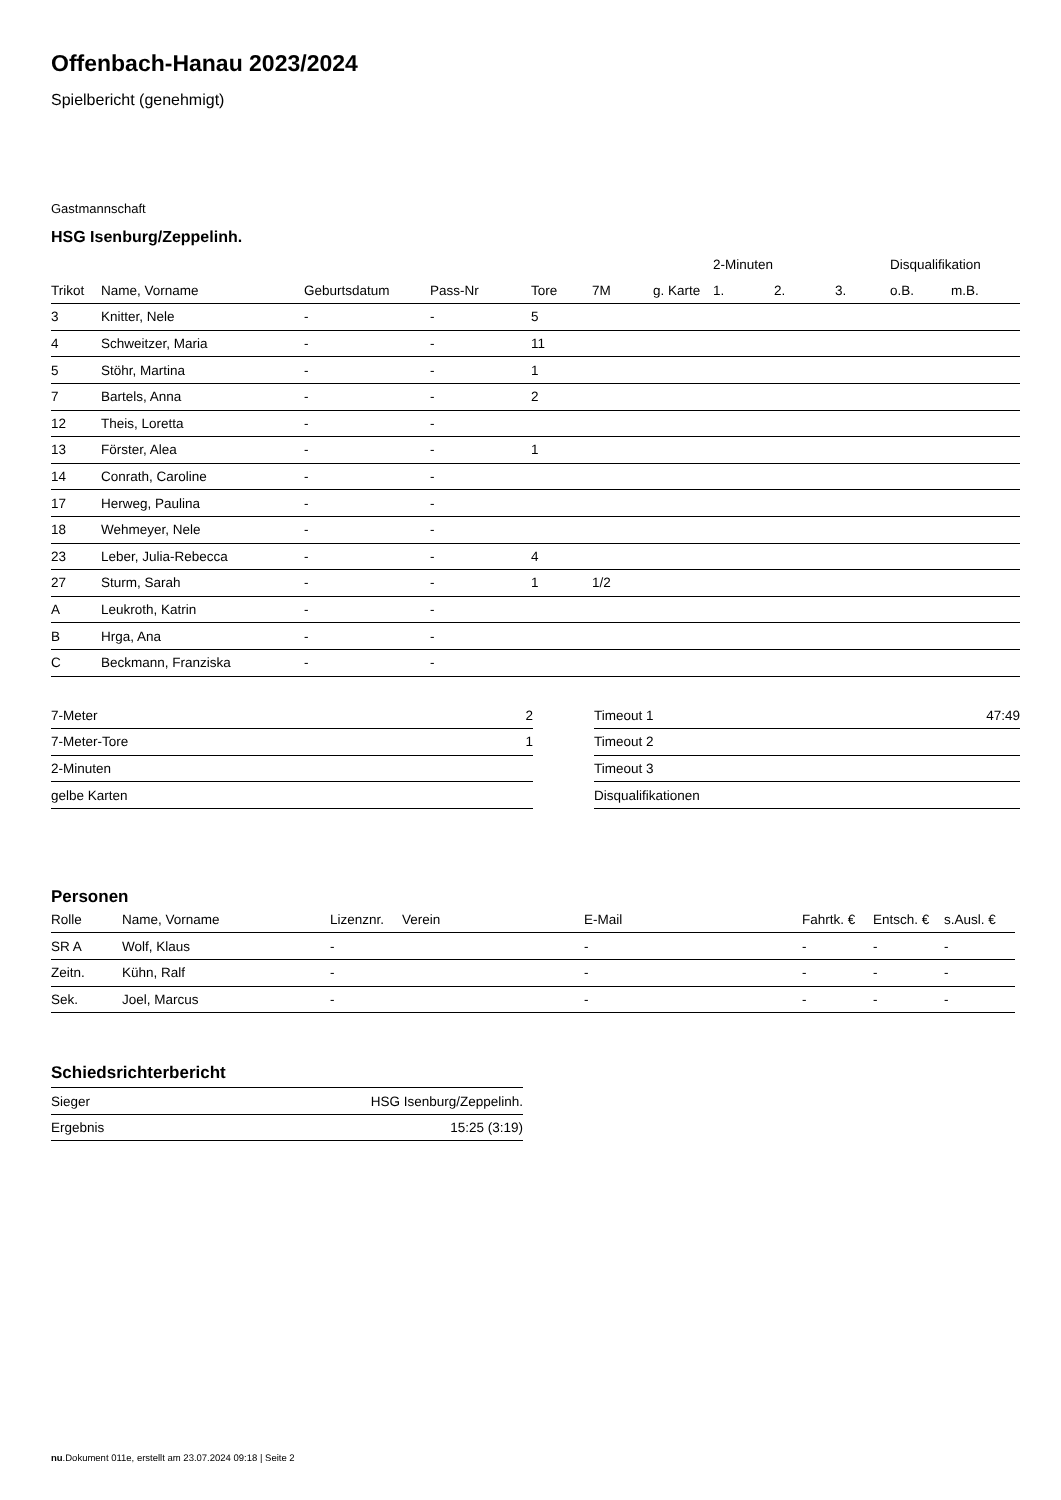Offenbach-Hanau 2023/2024
Spielbericht (genehmigt)
Gastmannschaft
HSG Isenburg/Zeppelinh.
| | | | | | | | 2-Minuten | | | Disqualifikation | |
| --- | --- | --- | --- | --- | --- | --- | --- | --- | --- | --- | --- |
| Trikot | Name, Vorname | Geburtsdatum | Pass-Nr | Tore | 7M | g. Karte | 1. | 2. | 3. | o.B. | m.B. |
| 3 | Knitter, Nele | - | - | 5 | | | | | | | |
| 4 | Schweitzer, Maria | - | - | 11 | | | | | | | |
| 5 | Stöhr, Martina | - | - | 1 | | | | | | | |
| 7 | Bartels, Anna | - | - | 2 | | | | | | | |
| 12 | Theis, Loretta | - | - | | | | | | | | |
| 13 | Förster, Alea | - | - | 1 | | | | | | | |
| 14 | Conrath, Caroline | - | - | | | | | | | | |
| 17 | Herweg, Paulina | - | - | | | | | | | | |
| 18 | Wehmeyer, Nele | - | - | | | | | | | | |
| 23 | Leber, Julia-Rebecca | - | - | 4 | | | | | | | |
| 27 | Sturm, Sarah | - | - | 1 | 1/2 | | | | | | |
| A | Leukroth, Katrin | - | - | | | | | | | | |
| B | Hrga, Ana | - | - | | | | | | | | |
| C | Beckmann, Franziska | - | - | | | | | | | | |
| 7-Meter | 2 |
| 7-Meter-Tore | 1 |
| 2-Minuten | |
| gelbe Karten | |
| Timeout 1 | 47:49 |
| Timeout 2 | |
| Timeout 3 | |
| Disqualifikationen | |
Personen
| Rolle | Name, Vorname | Lizenznr. | Verein | E-Mail | Fahrtk. € | Entsch. € | s.Ausl. € |
| --- | --- | --- | --- | --- | --- | --- | --- |
| SR A | Wolf, Klaus | - | | - | - | - | - |
| Zeitn. | Kühn, Ralf | - | | - | - | - | - |
| Sek. | Joel, Marcus | - | | - | - | - | - |
Schiedsrichterbericht
| Sieger | HSG Isenburg/Zeppelinh. |
| Ergebnis | 15:25 (3:19) |
nu.Dokument 011e, erstellt am 23.07.2024 09:18 | Seite 2